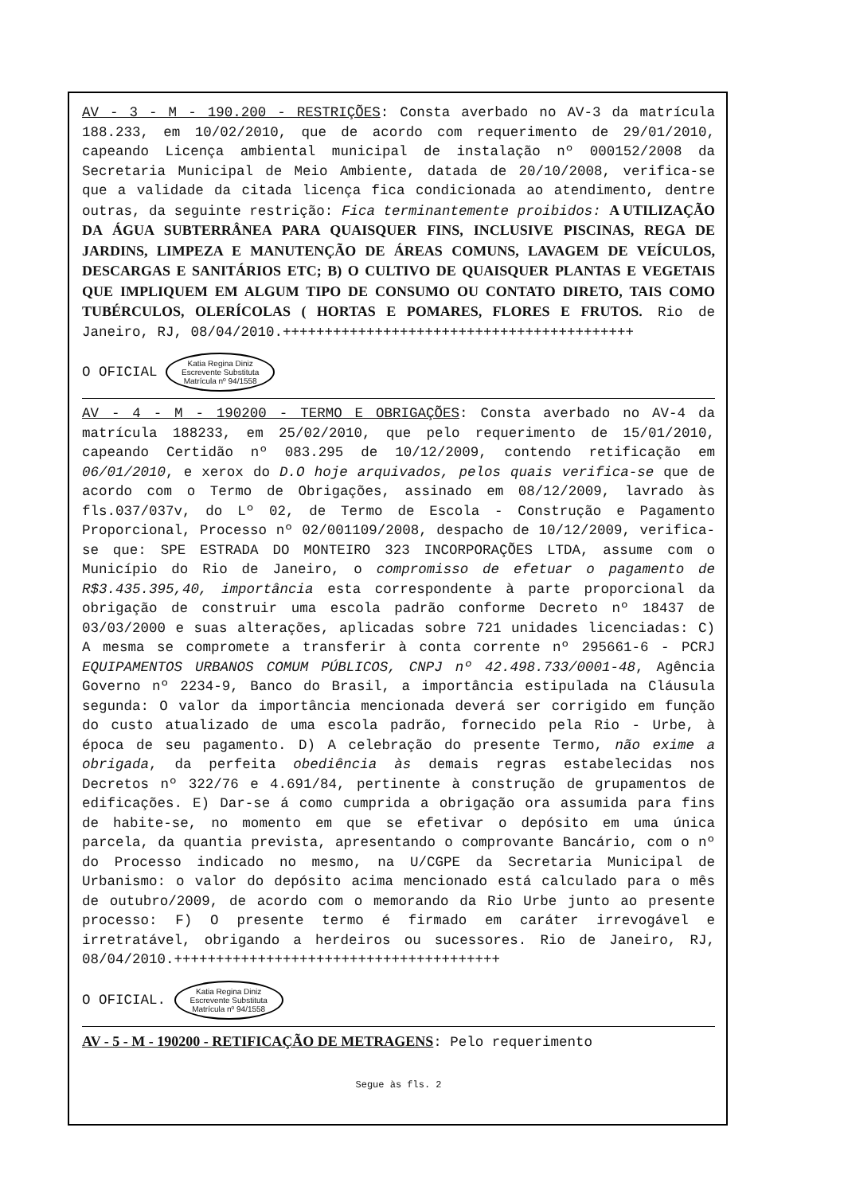AV - 3 - M - 190.200 - RESTRIÇÕES: Consta averbado no AV-3 da matrícula 188.233, em 10/02/2010, que de acordo com requerimento de 29/01/2010, capeando Licença ambiental municipal de instalação nº 000152/2008 da Secretaria Municipal de Meio Ambiente, datada de 20/10/2008, verifica-se que a validade da citada licença fica condicionada ao atendimento, dentre outras, da seguinte restrição: Fica terminantemente proibidos: A UTILIZAÇÃO DA ÁGUA SUBTERRÂNEA PARA QUAISQUER FINS, INCLUSIVE PISCINAS, REGA DE JARDINS, LIMPEZA E MANUTENÇÃO DE ÁREAS COMUNS, LAVAGEM DE VEÍCULOS, DESCARGAS E SANITÁRIOS ETC; B) O CULTIVO DE QUAISQUER PLANTAS E VEGETAIS QUE IMPLIQUEM EM ALGUM TIPO DE CONSUMO OU CONTATO DIRETO, TAIS COMO TUBÉRCULOS, OLERÍCOLAS ( HORTAS E POMARES, FLORES E FRUTOS. Rio de Janeiro, RJ, 08/04/2010.++++++++++++++++++++++++++++++++++++++++++
O OFICIAL Katia Regina Diniz
Escrevente Substituta
Matrícula nº 94/1558
AV - 4 - M - 190200 - TERMO E OBRIGAÇÕES: Consta averbado no AV-4 da matrícula 188233, em 25/02/2010, que pelo requerimento de 15/01/2010, capeando Certidão nº 083.295 de 10/12/2009, contendo retificação em 06/01/2010, e xerox do D.O hoje arquivados, pelos quais verifica-se que de acordo com o Termo de Obrigações, assinado em 08/12/2009, lavrado às fls.037/037v, do Lº 02, de Termo de Escola - Construção e Pagamento Proporcional, Processo nº 02/001109/2008, despacho de 10/12/2009, verifica-se que: SPE ESTRADA DO MONTEIRO 323 INCORPORAÇÕES LTDA, assume com o Município do Rio de Janeiro, o compromisso de efetuar o pagamento de R$3.435.395,40, importância esta correspondente à parte proporcional da obrigação de construir uma escola padrão conforme Decreto nº 18437 de 03/03/2000 e suas alterações, aplicadas sobre 721 unidades licenciadas: C) A mesma se compromete a transferir à conta corrente nº 295661-6 - PCRJ EQUIPAMENTOS URBANOS COMUM PÚBLICOS, CNPJ nº 42.498.733/0001-48, Agência Governo nº 2234-9, Banco do Brasil, a importância estipulada na Cláusula segunda: O valor da importância mencionada deverá ser corrigido em função do custo atualizado de uma escola padrão, fornecido pela Rio - Urbe, à época de seu pagamento. D) A celebração do presente Termo, não exime a obrigada, da perfeita obediência às demais regras estabelecidas nos Decretos nº 322/76 e 4.691/84, pertinente à construção de grupamentos de edificações. E) Dar-se á como cumprida a obrigação ora assumida para fins de habite-se, no momento em que se efetivar o depósito em uma única parcela, da quantia prevista, apresentando o comprovante Bancário, com o nº do Processo indicado no mesmo, na U/CGPE da Secretaria Municipal de Urbanismo: o valor do depósito acima mencionado está calculado para o mês de outubro/2009, de acordo com o memorando da Rio Urbe junto ao presente processo: F) O presente termo é firmado em caráter irrevogável e irretratável, obrigando a herdeiros ou sucessores. Rio de Janeiro, RJ, 08/04/2010.+++++++++++++++++++++++++++++++++++++++
O OFICIAL. Katia Regina Diniz
Escrevente Substituta
Matrícula nº 94/1558
AV - 5 - M - 190200 - RETIFICAÇÃO DE METRAGENS: Pelo requerimento
Segue às fls. 2